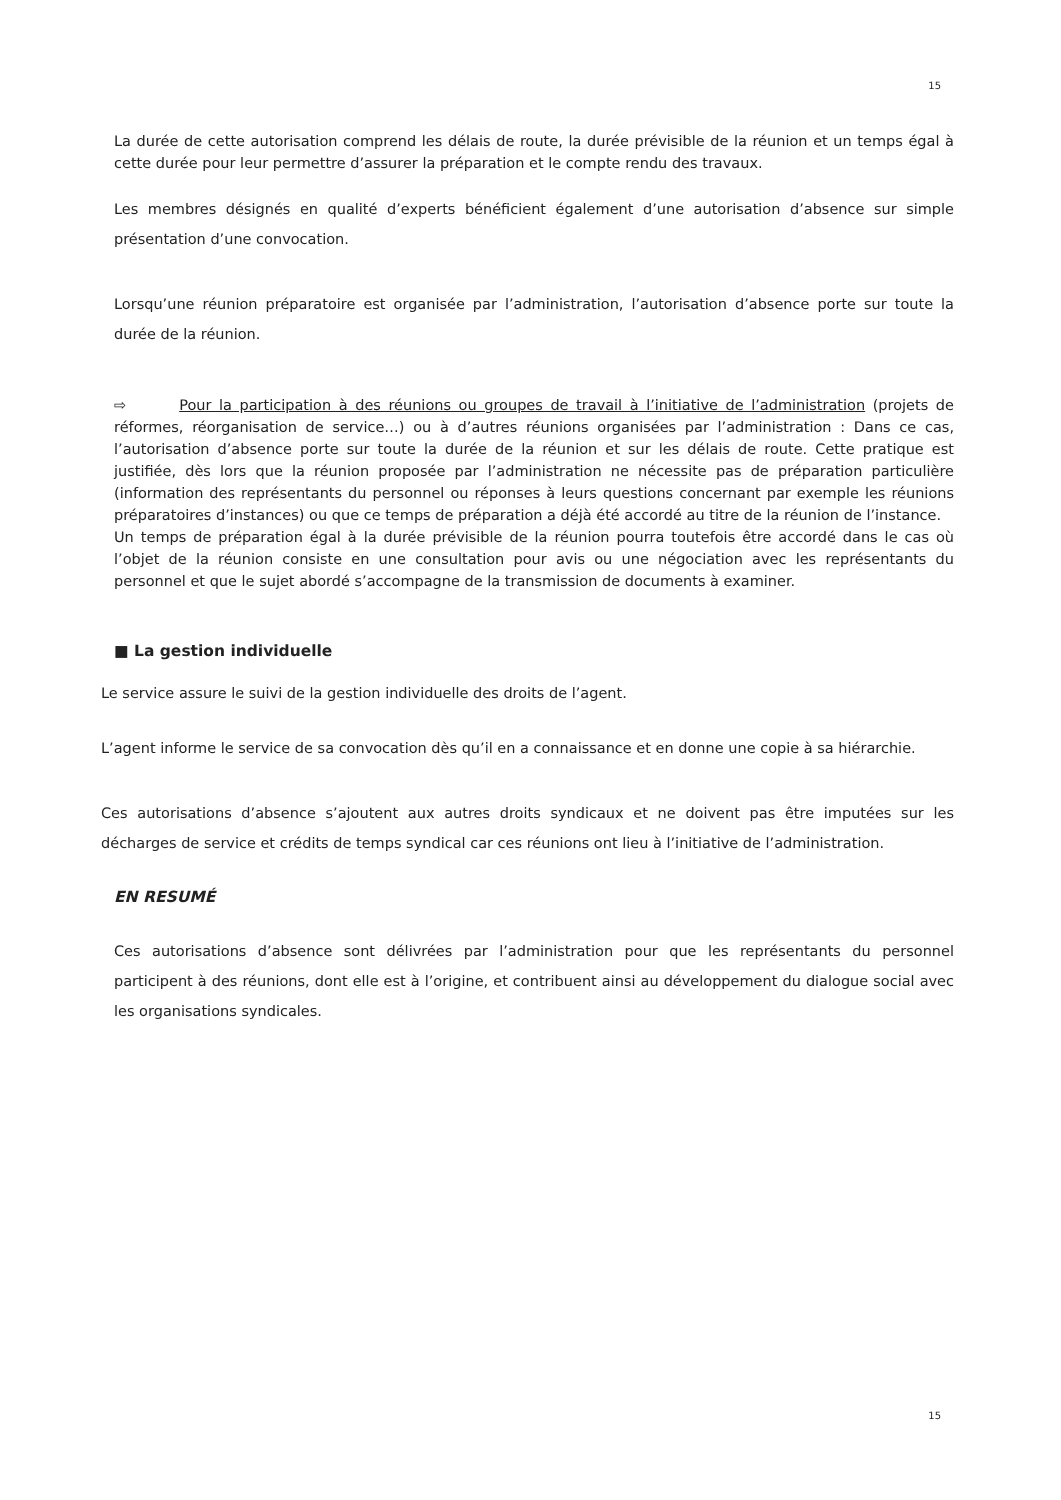15
La durée de cette autorisation comprend les délais de route, la durée prévisible de la réunion et un temps égal à cette durée pour leur permettre d’assurer la préparation et le compte rendu des travaux.
Les membres désignés en qualité d’experts bénéficient également d’une autorisation d’absence sur simple présentation d’une convocation.
Lorsqu’une réunion préparatoire est organisée par l’administration, l’autorisation d’absence porte sur toute la durée de la réunion.
⇨ Pour la participation à des réunions ou groupes de travail à l’initiative de l’administration (projets de réformes, réorganisation de service…) ou à d’autres réunions organisées par l’administration : Dans ce cas, l’autorisation d’absence porte sur toute la durée de la réunion et sur les délais de route. Cette pratique est justifiée, dès lors que la réunion proposée par l’administration ne nécessite pas de préparation particulière (information des représentants du personnel ou réponses à leurs questions concernant par exemple les réunions préparatoires d’instances) ou que ce temps de préparation a déjà été accordé au titre de la réunion de l’instance.
Un temps de préparation égal à la durée prévisible de la réunion pourra toutefois être accordé dans le cas où l’objet de la réunion consiste en une consultation pour avis ou une négociation avec les représentants du personnel et que le sujet abordé s’accompagne de la transmission de documents à examiner.
■ La gestion individuelle
Le service assure le suivi de la gestion individuelle des droits de l’agent.
L’agent informe le service de sa convocation dès qu’il en a connaissance et en donne une copie à sa hiérarchie.
Ces autorisations d’absence s’ajoutent aux autres droits syndicaux et ne doivent pas être imputées sur les décharges de service et crédits de temps syndical car ces réunions ont lieu à l’initiative de l’administration.
EN RESUMÉ
Ces autorisations d’absence sont délivrées par l’administration pour que les représentants du personnel participent à des réunions, dont elle est à l’origine, et contribuent ainsi au développement du dialogue social avec les organisations syndicales.
15